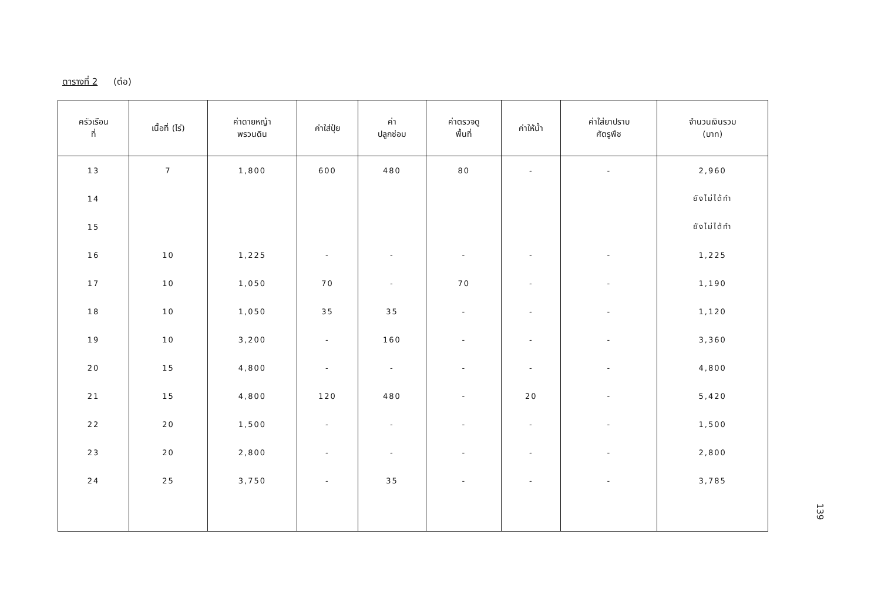ตารางที่ 2 (ต่อ)
| ครัวเรือน ที่ | เนื้อที่ (ไร่) | ค่าดายหญ้า พรวนดิน | ค่าใส่ปุ๋ย | ค่า ปลูกซ่อม | ค่าตรวจดู พื้นที่ | ค่าให้น้ำ | ค่าใส่ยาปราบ ศัตรูพืช | จำนวนเงินรวม (บาท) |
| --- | --- | --- | --- | --- | --- | --- | --- | --- |
| 13 | 7 | 1,800 | 600 | 480 | 80 | - | - | 2,960 |
| 14 | | | | | | | | ยังไม่ได้ทำ |
| 15 | | | | | | | | ยังไม่ได้ทำ |
| 16 | 10 | 1,225 | - | - | - | - | - | 1,225 |
| 17 | 10 | 1,050 | 70 | - | 70 | - | - | 1,190 |
| 18 | 10 | 1,050 | 35 | 35 | - | - | - | 1,120 |
| 19 | 10 | 3,200 | - | 160 | - | - | - | 3,360 |
| 20 | 15 | 4,800 | - | - | - | - | - | 4,800 |
| 21 | 15 | 4,800 | 120 | 480 | - | 20 | - | 5,420 |
| 22 | 20 | 1,500 | - | - | - | - | - | 1,500 |
| 23 | 20 | 2,800 | - | - | - | - | - | 2,800 |
| 24 | 25 | 3,750 | - | 35 | - | - | - | 3,785 |
139